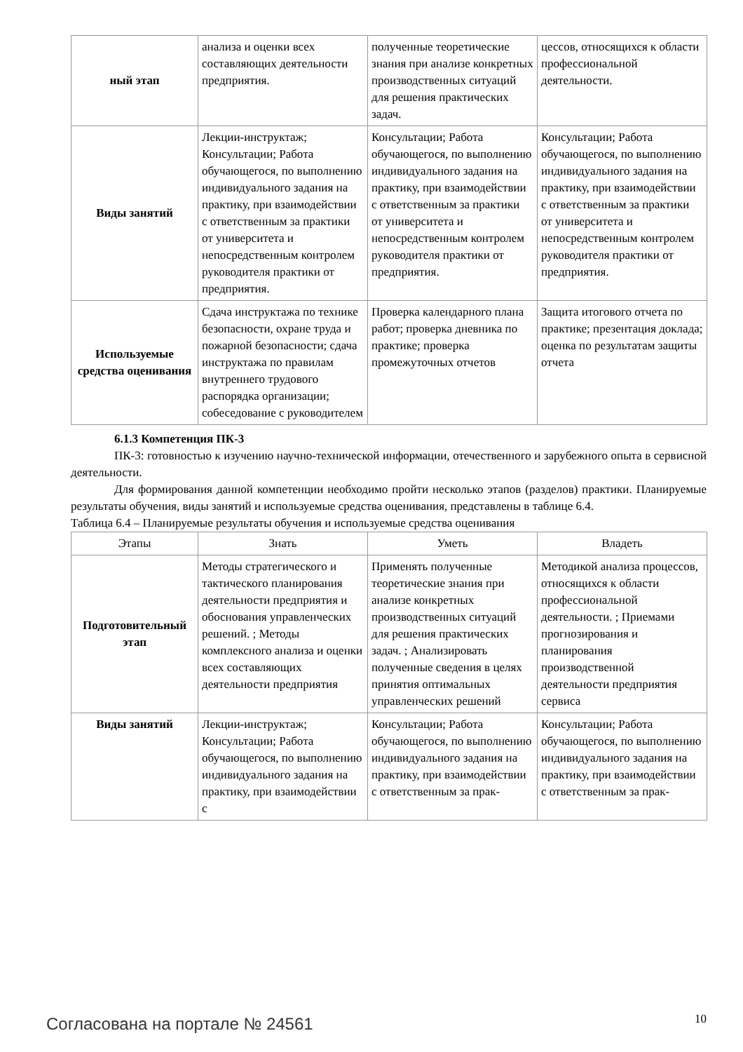| ный этап | анализа и оценки всех составляющих деятельности предприятия. | полученные теоретические знания при анализе конкретных производственных ситуаций для решения практических задач. | цессов, относящихся к области профессиональной деятельности. |
| Виды занятий | Лекции-инструктаж; Консультации; Работа обучающегося, по выполнению индивидуального задания на практику, при взаимодействии с ответственным за практики от университета и непосредственным контролем руководителя практики от предприятия. | Консультации; Работа обучающегося, по выполнению индивидуального задания на практику, при взаимодействии с ответственным за практики от университета и непосредственным контролем руководителя практики от предприятия. | Консультации; Работа обучающегося, по выполнению индивидуального задания на практику, при взаимодействии с ответственным за практики от университета и непосредственным контролем руководителя практики от предприятия. |
| Используемые средства оценивания | Сдача инструктажа по технике безопасности, охране труда и пожарной безопасности; сдача инструктажа по правилам внутреннего трудового распорядка организации; собеседование с руководителем | Проверка календарного плана работ; проверка дневника по практике; проверка промежуточных отчетов | Защита итогового отчета по практике; презентация доклада; оценка по результатам защиты отчета |
6.1.3 Компетенция ПК-3
ПК-3: готовностью к изучению научно-технической информации, отечественного и зарубежного опыта в сервисной деятельности.
Для формирования данной компетенции необходимо пройти несколько этапов (разделов) практики. Планируемые результаты обучения, виды занятий и используемые средства оценивания, представлены в таблице 6.4.
Таблица 6.4 – Планируемые результаты обучения и используемые средства оценивания
| Этапы | Знать | Уметь | Владеть |
| --- | --- | --- | --- |
| Подготовительный этап | Методы стратегического и тактического планирования деятельности предприятия и обоснования управленческих решений. ; Методы комплексного анализа и оценки всех составляющих деятельности предприятия | Применять полученные теоретические знания при анализе конкретных производственных ситуаций для решения практических задач. ; Анализировать полученные сведения в целях принятия оптимальных управленческих решений | Методикой анализа процессов, относящихся к области профессиональной деятельности. ; Приемами прогнозирования и планирования производственной деятельности предприятия сервиса |
| Виды занятий | Лекции-инструктаж; Консультации; Работа обучающегося, по выполнению индивидуального задания на практику, при взаимодействии с | Консультации; Работа обучающегося, по выполнению индивидуального задания на практику, при взаимодействии с ответственным за прак- | Консультации; Работа обучающегося, по выполнению индивидуального задания на практику, при взаимодействии с ответственным за прак- |
Согласована на портале № 24561 10